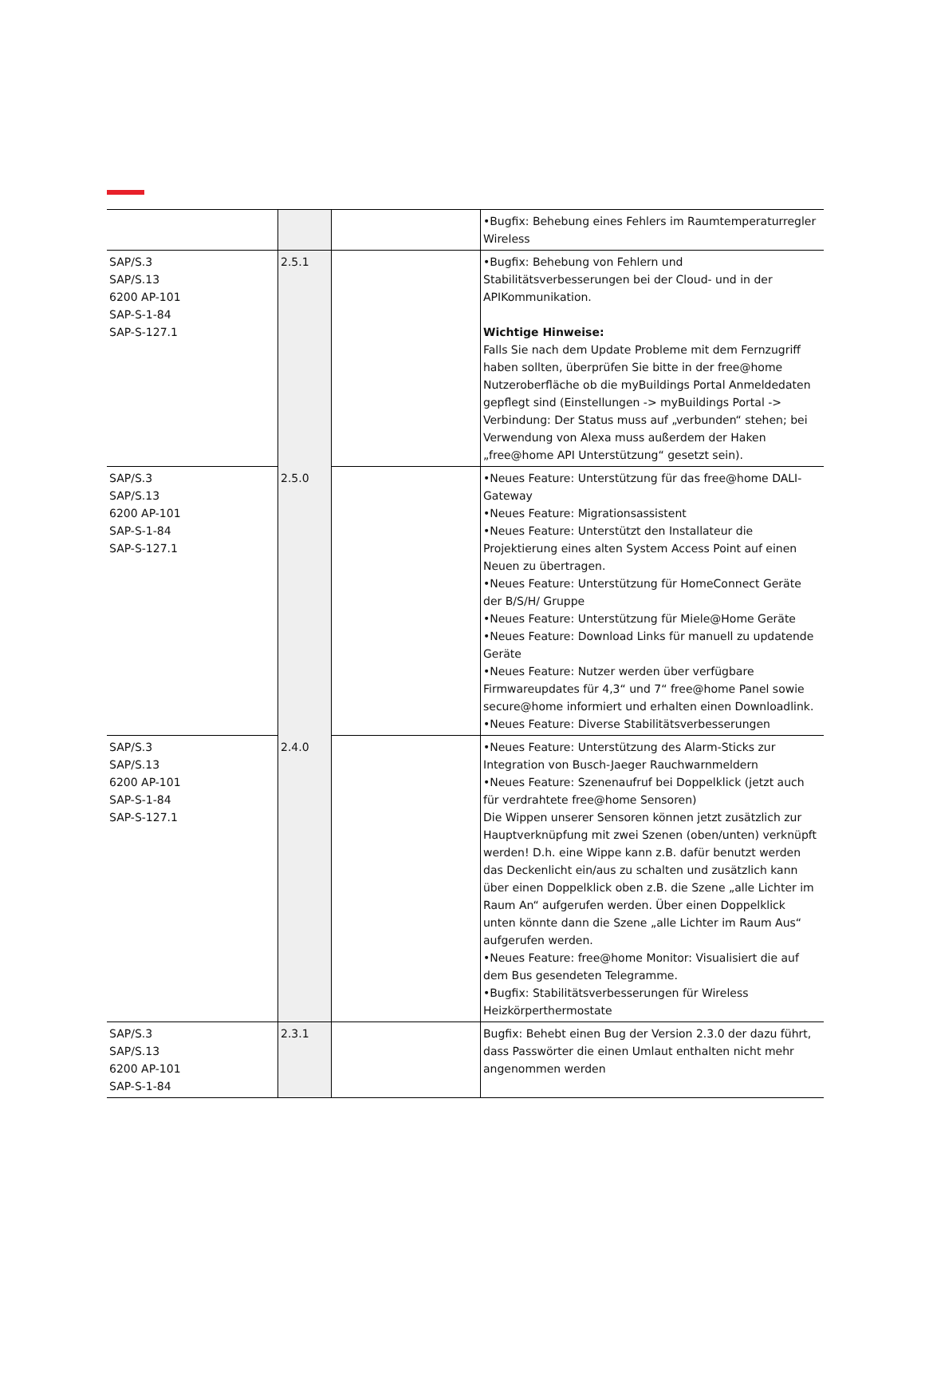| | | | •Bugfix: Behebung eines Fehlers im Raumtemperaturregler Wireless |
| SAP/S.3 SAP/S.13 6200 AP-101 SAP-S-1-84 SAP-S-127.1 | 2.5.1 | | •Bugfix: Behebung von Fehlern und Stabilitätsverbesserungen bei der Cloud- und in der APIKommunikation. Wichtige Hinweise: Falls Sie nach dem Update Probleme mit dem Fernzugriff haben sollten, überprüfen Sie bitte in der free@home Nutzeroberfläche ob die myBuildings Portal Anmeldedaten gepflegt sind (Einstellungen -> myBuildings Portal -> Verbindung: Der Status muss auf „verbunden“ stehen; bei Verwendung von Alexa muss außerdem der Haken „free@home API Unterstützung“ gesetzt sein). |
| SAP/S.3 SAP/S.13 6200 AP-101 SAP-S-1-84 SAP-S-127.1 | 2.5.0 | | •Neues Feature: Unterstützung für das free@home DALI-Gateway •Neues Feature: Migrationsassistent •Neues Feature: Unterstützt den Installateur die Projektierung eines alten System Access Point auf einen Neuen zu übertragen. •Neues Feature: Unterstützung für HomeConnect Geräte der B/S/H/ Gruppe •Neues Feature: Unterstützung für Miele@Home Geräte •Neues Feature: Download Links für manuell zu updatende Geräte •Neues Feature: Nutzer werden über verfügbare Firmwareupdates für 4,3“ und 7“ free@home Panel sowie secure@home informiert und erhalten einen Downloadlink. •Neues Feature: Diverse Stabilitätsverbesserungen |
| SAP/S.3 SAP/S.13 6200 AP-101 SAP-S-1-84 SAP-S-127.1 | 2.4.0 | | •Neues Feature: Unterstützung des Alarm-Sticks zur Integration von Busch-Jaeger Rauchwarnmeldern •Neues Feature: Szenenaufruf bei Doppelklick (jetzt auch für verdrahtete free@home Sensoren) Die Wippen unserer Sensoren können jetzt zusätzlich zur Hauptverknüpfung mit zwei Szenen (oben/unten) verknüpft werden! D.h. eine Wippe kann z.B. dafür benutzt werden das Deckenlicht ein/aus zu schalten und zusätzlich kann über einen Doppelklick oben z.B. die Szene „alle Lichter im Raum An“ aufgerufen werden. Über einen Doppelklick unten könnte dann die Szene „alle Lichter im Raum Aus“ aufgerufen werden. •Neues Feature: free@home Monitor: Visualisiert die auf dem Bus gesendeten Telegramme. •Bugfix: Stabilitätsverbesserungen für Wireless Heizkörperthermostate |
| SAP/S.3 SAP/S.13 6200 AP-101 SAP-S-1-84 | 2.3.1 | | Bugfix: Behebt einen Bug der Version 2.3.0 der dazu führt, dass Passwörter die einen Umlaut enthalten nicht mehr angenommen werden |